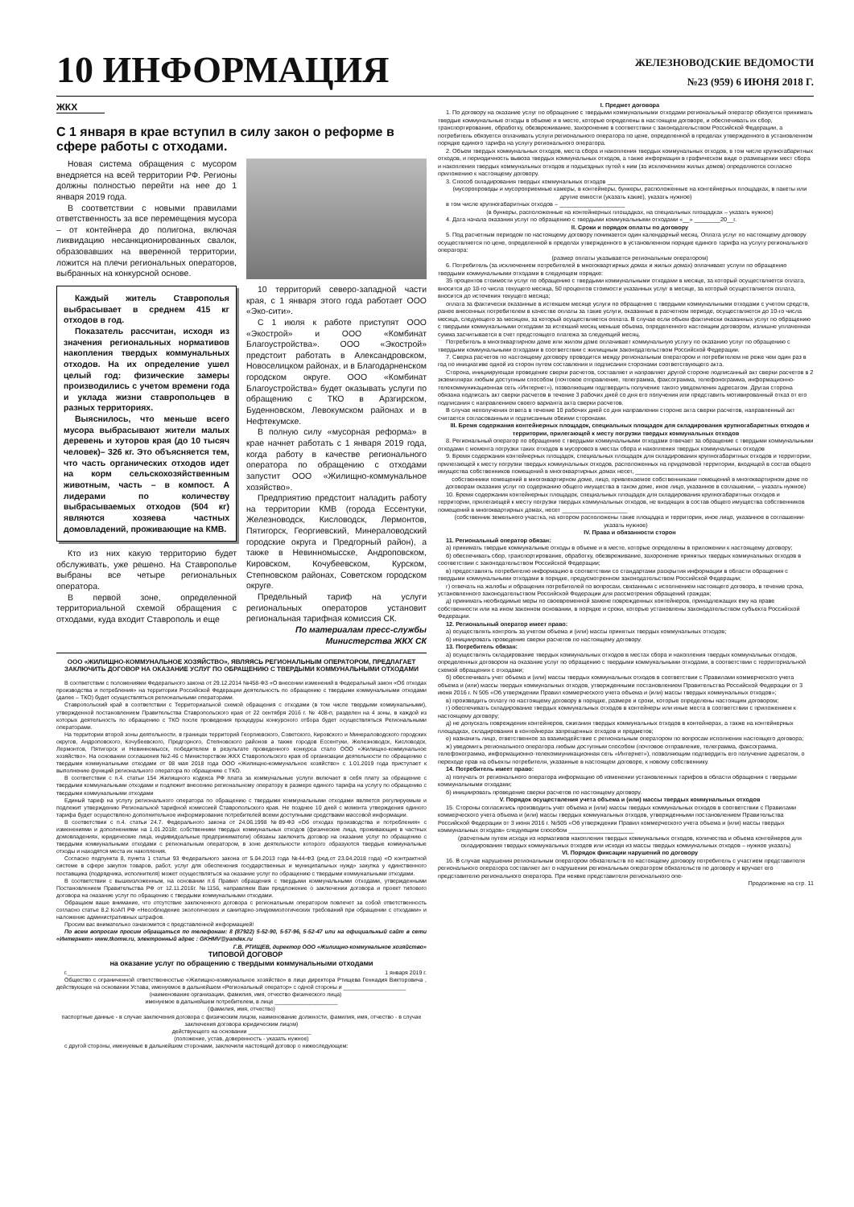10 ИНФОРМАЦИЯ
ЖЕЛЕЗНОВОДСКИЕ ВЕДОМОСТИ
№23 (959) 6 ИЮНЯ 2018 Г.
ЖКХ
С 1 января в крае вступил в силу закон о реформе в сфере работы с отходами.
Новая система обращения с мусором внедряется на всей территории РФ. Регионы должны полностью перейти на нее до 1 января 2019 года.
В соответствии с новыми правилами ответственность за все перемещения мусора – от контейнера до полигона, включая ликвидацию несанкционированных свалок, образовавших на вверенной территории, ложится на плечи региональных операторов, выбранных на конкурсной основе.
Каждый житель Ставрополья выбрасывает в среднем 415 кг отходов в год.
Показатель рассчитан, исходя из значения региональных нормативов накопления твердых коммунальных отходов. На их определение ушел целый год: физические замеры производились с учетом времени года и уклада жизни ставропольцев в разных территориях.
Выяснилось, что меньше всего мусора выбрасывают жители малых деревень и хуторов края (до 10 тысяч человек)– 326 кг. Это объясняется тем, что часть органических отходов идет на корм сельскохозяйственным животным, часть – в компост. А лидерами по количеству выбрасываемых отходов (504 кг) являются хозяева частных домовладений, проживающие на КМВ.
Кто из них какую территорию будет обслуживать, уже решено. На Ставрополье выбраны все четыре региональных оператора.
В первой зоне, определенной территориальной схемой обращения с отходами, куда входит Ставрополь и еще
10 территорий северо-западной части края, с 1 января этого года работает ООО «Эко-сити».
С 1 июля к работе приступят ООО «Экострой» и ООО «Комбинат Благоустройства». ООО «Экострой» предстоит работать в Александровском, Новоселицком районах, и в Благодарненском городском округе. ООО «Комбинат Благоустройства» будет оказывать услуги по обращению с ТКО в Арзгирском, Буденновском, Левокумском районах и в Нефтекумске.
В полную силу «мусорная реформа» в крае начнет работать с 1 января 2019 года, когда работу в качестве регионального оператора по обращению с отходами запустит ООО «Жилищно-коммунальное хозяйство».
Предприятию предстоит наладить работу на территории КМВ (города Ессентуки, Железноводск, Кисловодск, Лермонтов, Пятигорск, Георгиевский, Минераловодский городские округа и Предгорный район), а также в Невинномысске, Андроповском, Кировском, Кочубеевском, Курском, Степновском районах, Советском городском округе.
Предельный тариф на услуги региональных операторов установит региональная тарифная комиссия СК.
По материалам пресс-службы Министерства ЖКХ СК
ООО «ЖИЛИЩНО-КОММУНАЛЬНОЕ ХОЗЯЙСТВО», ЯВЛЯЯСЬ РЕГИОНАЛЬНЫМ ОПЕРАТОРОМ, ПРЕДЛАГАЕТ ЗАКЛЮЧИТЬ ДОГОВОР НА ОКАЗАНИЕ УСЛУГ ПО ОБРАЩЕНИЮ С ТВЕРДЫМИ КОММУНАЛЬНЫМИ ОТХОДАМИ
В соответствии с положениями Федерального закона от 29.12.2014 №458-ФЗ «О внесении изменений в Федеральный закон «Об отходах производства и потребления» на территории Российской Федерации деятельность по обращению с твердыми коммунальными отходами (далее – ТКО) будет осуществляться региональными операторами.
Ставропольский край в соответствии с Территориальной схемой обращения с отходами (в том числе твердыми коммунальными), утвержденной постановлением Правительства Ставропольского края от 22 сентября 2016 г. № 408-п, разделен на 4 зоны, в каждой из которых деятельность по обращению с ТКО после проведения процедуры конкурсного отбора будет осуществляться Региональными операторами.
На территории второй зоны деятельности, в границах территорий Георгиевского, Советского, Кировского и Минераловодского городских округов, Андроповского, Кочубеевского, Предгорного, Степновского районов а также городов Ессентуки, Железноводск, Кисловодск, Лермонтов, Пятигорск и Невинномысск, победителем в результате проведенного конкурса стало ООО «Жилищно-коммунальное хозяйство». На основании соглашения №2-46 с Министерством ЖКХ Ставропольского края об организации деятельности по обращению с твердыми коммунальными отходами от 08 мая 2018 года ООО «Жилищно-коммунальное хозяйство» с 1.01.2019 года приступает к выполнению функций регионального оператора по обращению с ТКО.
В соответствии с п.4. статьи 154 Жилищного кодекса РФ плата за коммунальные услуги включает в себя плату за обращение с твердыми коммунальными отходами и подлежит внесению региональному оператору в размере единого тарифа на услугу по обращению с твердыми коммунальными отходами
Единый тариф на услугу регионального оператора по обращению с твердыми коммунальными отходами является регулируемым и подлежит утверждению Региональной тарифной комиссией Ставропольского края. Не позднее 10 дней с момента утверждения единого тарифа будет осуществлено дополнительное информирование потребителей всеми доступными средствами массовой информации.
В соответствии с п.4. статьи 24.7. Федерального закона от 24.06.1998 №89-ФЗ «Об отходах производства и потребления» с изменениями и дополнениями на 1.01.2018г. собственники твердых коммунальных отходов (физические лица, проживающие в частных домовладениях, юридические лица, индивидуальные предприниматели) обязаны заключить договор на оказание услуг по обращению с твердыми коммунальными отходами с региональным оператором, в зоне деятельности которого образуются твердые коммунальные отходы и находятся места их накопления.
Согласно подпункта 8, пункта 1 статьи 93 Федерального закона от 5.04.2013 года №44-ФЗ (ред.от 23.04.2018 года) «О контрактной системе в сфере закупок товаров, работ, услуг для обеспечения государственных и муниципальных нужд» закупка у единственного поставщика (подрядчика, исполнителя) может осуществляться на оказание услуг по обращению с твердыми коммунальными отходами.
В соответствии с вышеизложенным, на основании п.6 Правил обращения с твердыми коммунальными отходами, утвержденными Постановлением Правительства РФ от 12.11.2016г. №1156, направляем Вам предложение о заключении договора и проект типового договора на оказание услуг по обращению с твердыми коммунальными отходами.
Обращаем ваше внимание, что отсутствие заключенного договора с региональным оператором повлечет за собой ответственность согласно статье 8.2 КоАП РФ «Несоблюдение экологических и санитарно-эпидемиологических требований при обращении с отходами» и наложение административных штрафов.
Просим вас внимательно ознакомится с представленной информацией!
По всем вопросам просим обращаться по телефонам: 8 (87922) 5-52-90, 5-57-96, 5-52-47 или на официальный сайт в сети «Интернет» www.tkomw.ru, электронный адрес : GKHMV@yandex.ru
Г.В. РТИЩЕВ, директор ООО «Жилищно-коммунальное хозяйство»
ТИПОВОЙ ДОГОВОР
на оказание услуг по обращению с твердыми коммунальными отходами
г.____________________ 1 января 2019 г.
Общество с ограниченной ответственностью «Жилищно-коммунальное хозяйство» в лице директора Ртищева Геннадия Викторовича , действующее на основании Устава, именуемое в дальнейшем «Региональный оператор» с одной стороны и ____________________
(наименование организации, фамилия, имя, отчество физического лица)
именуемое в дальнейшем потребителем, в лице ____________________
(фамилия, имя, отчество)
паспортные данные - в случае заключения договора с физическим лицом, наименование должности, фамилия, имя, отчество - в случае заключения договора юридическим лицом)
действующего на основании ____________________
(положение, устав, доверенность - указать нужное)
с другой стороны, именуемые в дальнейшем сторонами, заключили настоящий договор о нижеследующем:
I. Предмет договора
1. По договору на оказание услуг по обращению с твердыми коммунальными отходами региональный оператор обязуется принимать твердые коммунальные отходы в объеме и в месте, которые определены в настоящем договоре, и обеспечивать их сбор, транспортирование, обработку, обезвреживание, захоронение в соответствии с законодательством Российской Федерации, а потребитель обязуется оплачивать услуги регионального оператора по цене, определенной в пределах утвержденного в установленном порядке единого тарифа на услугу регионального оператора.
2. Объем твердых коммунальных отходов, места сбора и накопления твердых коммунальных отходов, в том числе крупногабаритных отходов, и периодичность вывоза твердых коммунальных отходов, а также информация в графическом виде о размещении мест сбора и накопления твердых коммунальных отходов и подъездных путей к ним (за исключением жилых домов) определяются согласно приложению к настоящему договору.
3. Способ складирования твердых коммунальных отходов ____________________
(мусоропроводы и мусороприемные камеры, в контейнеры, бункеры, расположенные на контейнерных площадках, в пакеты или другие емкости (указать какие), указать нужное)
в том числе крупногабаритных отходов – ____________________
(в бункеры, расположенные на контейнерных площадках, на специальных площадках – указать нужное)
4. Дата начала оказания услуг по обращению с твердыми коммунальными отходами «__» ________20__г.
II. Сроки и порядок оплаты по договору
5. Под расчетным периодом по настоящему договору понимается один календарный месяц. Оплата услуг по настоящему договору осуществляется по цене, определенной в пределах утвержденного в установленном порядке единого тарифа на услугу регионального оператора:
(размер оплаты указывается региональным оператором)
6. Потребитель (за исключением потребителей в многоквартирных домах и жилых домах) оплачивает услуги по обращению твердыми коммунальными отходами в следующем порядке:
35 процентов стоимости услуг по обращению с твердыми коммунальными отходами в месяце, за который осуществляется оплата, вносится до 18-го числа текущего месяца, 50 процентов стоимости указанных услуг в месяце, за который осуществляется оплата, вносится до истечения текущего месяца;
оплата за фактически оказанные в истекшем месяце услуги по обращению с твердыми коммунальными отходами с учетом средств, ранее внесенных потребителем в качестве оплаты за такие услуги, оказанные в расчетном периоде, осуществляется до 10-го числа месяца, следующего за месяцем, за который осуществляется оплата. В случае если объем фактически оказанных услуг по обращению с твердыми коммунальными отходами за истекший месяц меньше объема, определенного настоящим договором, излишне уплаченная сумма засчитывается в счет предстоящего платежа за следующий месяц.
Потребитель в многоквартирном доме или жилом доме оплачивает коммунальную услугу по оказанию услуг по обращению с твердыми коммунальными отходами в соответствии с жилищным законодательством Российской Федерации.
7. Сверка расчетов по настоящему договору проводится между региональным оператором и потребителем не реже чем один раз в год по инициативе одной из сторон путем составления и подписания сторонами соответствующего акта.
Сторона, инициирующая проведение сверки расчетов, составляет и направляет другой стороне подписанный акт сверки расчетов в 2 экземплярах любым доступным способом (почтовое отправление, телеграмма, факсограмма, телефонограмма, информационно-телекоммуникационная сеть «Интернет»), позволяющим подтвердить получение такого уведомления адресатом. Другая сторона обязана подписать акт сверки расчетов в течение 3 рабочих дней со дня его получения или представить мотивированный отказ от его подписания с направлением своего варианта акта сверки расчетов.
В случае неполучения ответа в течение 10 рабочих дней со дня направления стороне акта сверки расчетов, направленный акт считается согласованным и подписанным обеими сторонами.
III. Бремя содержания контейнерных площадок, специальных площадок для складирования крупногабаритных отходов и территории, прилегающей к месту погрузки твердых коммунальных отходов
8. Региональный оператор по обращению с твердыми коммунальными отходами отвечает за обращение с твердыми коммунальными отходами с момента погрузки таких отходов в мусоровоз в местах сбора и накопления твердых коммунальных отходов
9. Бремя содержания контейнерных площадок, специальных площадок для складирования крупногабаритных отходов и территории, прилегающей к месту погрузки твердых коммунальных отходов, расположенных на придомовой территории, входящей в состав общего имущества собственников помещений в многоквартирных домах несет, ____________________
собственники помещений в многоквартирном доме, лицо, привлекаемое собственниками помещений в многоквартирном доме по договорам оказания услуг по содержанию общего имущества в таком доме, иное лицо, указанное в соглашении, – указать нужное)
10. Бремя содержания контейнерных площадок, специальных площадок для складирования крупногабаритных отходов и территории, прилегающей к месту погрузки твердых коммунальных отходов, не входящих в состав общего имущества собственников помещений в многоквартирных домах, несет ____________________
(собственник земельного участка, на котором расположены такие площадка и территория, иное лицо, указанное в соглашении-указать нужное)
IV. Права и обязанности сторон
11. Региональный оператор обязан:
а) принимать твердые коммунальные отходы в объеме и в месте, которые определены в приложении к настоящему договору;
б) обеспечивать сбор, транспортирование, обработку, обезвреживание, захоронение принятых твердых коммунальных отходов в соответствии с законодательством Российской Федерации;
в) предоставлять потребителю информацию в соответствии со стандартами раскрытия информации в области обращения с твердыми коммунальными отходами в порядке, предусмотренном законодательством Российской Федерации;
г) отвечать на жалобы и обращения потребителей по вопросам, связанным с исполнением настоящего договора, в течение срока, установленного законодательством Российской Федерации для рассмотрения обращений граждан;
д) принимать необходимые меры по своевременной замене поврежденных контейнеров, принадлежащих ему на праве собственности или на ином законном основании, в порядке и сроки, которые установлены законодательством субъекта Российской Федерации.
12. Региональный оператор имеет право:
а) осуществлять контроль за учетом объема и (или) массы принятых твердых коммунальных отходов;
б) инициировать проведение сверки расчетов по настоящему договору.
13. Потребитель обязан:
а) осуществлять складирование твердых коммунальных отходов в местах сбора и накопления твердых коммунальных отходов, определенных договором на оказание услуг по обращению с твердыми коммунальными отходами, в соответствии с территориальной схемой обращения с отходами;
б) обеспечивать учет объема и (или) массы твердых коммунальных отходов в соответствии с Правилами коммерческого учета объема и (или) массы твердых коммунальных отходов, утвержденными постановлением Правительства Российской Федерации от 3 июня 2016 г. N 505 «Об утверждении Правил коммерческого учета объема и (или) массы твердых коммунальных отходов»;
в) производить оплату по настоящему договору в порядке, размере и сроки, которые определены настоящим договором;
г) обеспечивать складирование твердых коммунальных отходов в контейнеры или иные места в соответствии с приложением к настоящему договору;
д) не допускать повреждения контейнеров, сжигания твердых коммунальных отходов в контейнерах, а также на контейнерных площадках, складирования в контейнерах запрещенных отходов и предметов;
е) назначить лицо, ответственное за взаимодействие с региональным оператором по вопросам исполнения настоящего договора;
ж) уведомить регионального оператора любым доступным способом (почтовое отправление, телеграмма, факсограмма, телефонограмма, информационно-телекоммуникационная сеть «Интернет»), позволяющим подтвердить его получение адресатом, о переходе прав на объекты потребителя, указанные в настоящем договоре, к новому собственнику.
14. Потребитель имеет право:
а) получать от регионального оператора информацию об изменении установленных тарифов в области обращения с твердыми коммунальными отходами;
б) инициировать проведение сверки расчетов по настоящему договору.
V. Порядок осуществления учета объема и (или) массы твердых коммунальных отходов
15. Стороны согласились производить учет объема и (или) массы твердых коммунальных отходов в соответствии с Правилами коммерческого учета объема и (или) массы твердых коммунальных отходов, утвержденными постановлением Правительства Российской Федерации от 3 июня 2016 г. №505 «Об утверждении Правил коммерческого учета объема и (или) массы твердых коммунальных отходов» следующим способом ____________________
(расчетным путем исходя из нормативов накопления твердых коммунальных отходов, количества и объема контейнеров для складирования твердых коммунальных отходов или исходя из массы твердых коммунальных отходов – нужное указать)
VI. Порядок фиксации нарушений по договору
16. В случае нарушения региональным оператором обязательств по настоящему договору потребитель с участием представителя регионального оператора составляет акт о нарушении региональным оператором обязательств по договору и вручает его представителю регионального оператора. При неявке представителя регионального опе-
Продолжение на стр. 11